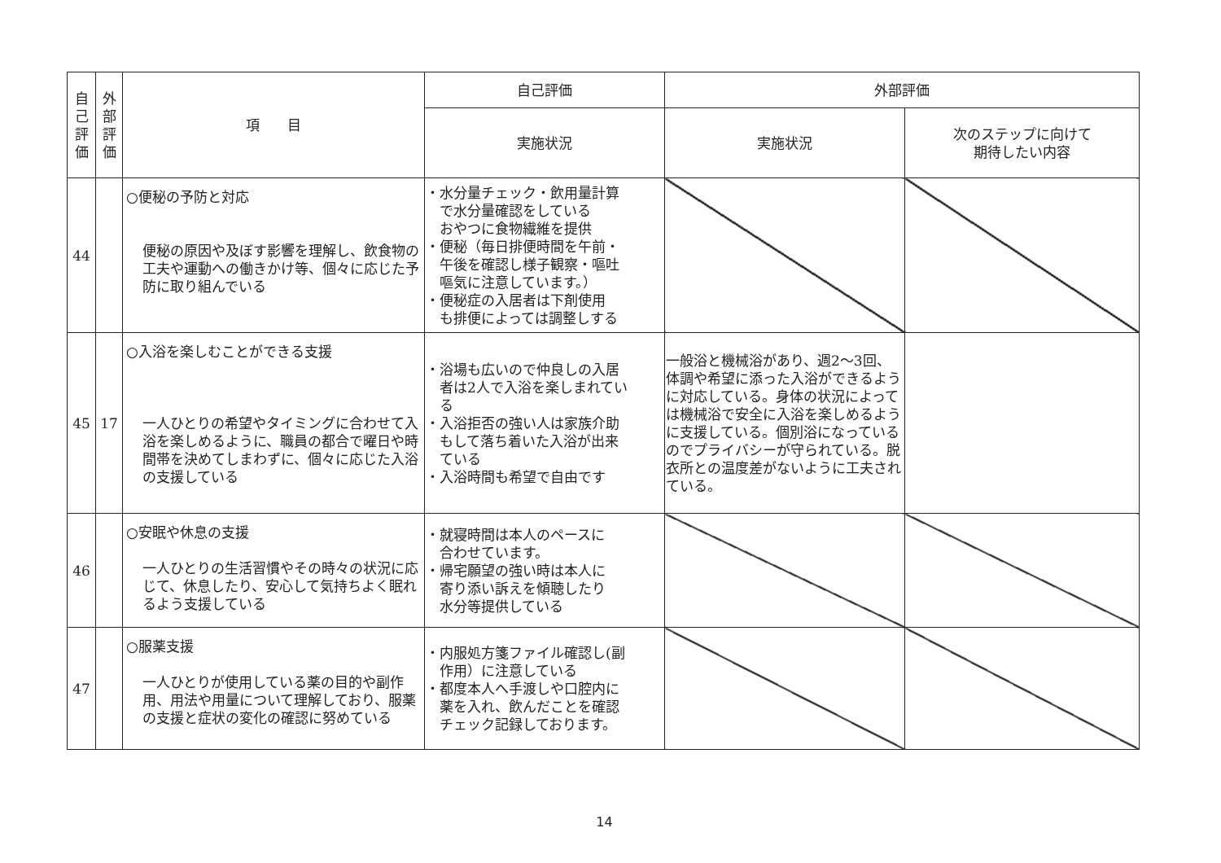| 自 己 評 価 | 外 部 評 価 | 項 目 | 自己評価 | 外部評価 | |
| --- | --- | --- | --- | --- | --- |
| | | | 実施状況 | 実施状況 | 次のステップに向けて 期待したい内容 |
| 44 | | ○便秘の予防と対応 便秘の原因や及ぼす影響を理解し、飲食物の工夫や運動への働きかけ等、個々に応じた予防に取り組んでいる | ・水分量チェック・飲用量計算 で水分量確認をしている おやつに食物繊維を提供 ・便秘（毎日排便時間を午前・ 午後を確認し様子観察・嘔吐 嘔気に注意しています。） ・便秘症の入居者は下剤使用 も排便によっては調整しする | | |
| 45 | 17 | ○入浴を楽しむことができる支援 一人ひとりの希望やタイミングに合わせて入浴を楽しめるように、職員の都合で曜日や時間帯を決めてしまわずに、個々に応じた入浴の支援している | ・浴場も広いので仲良しの入居 者は2人で入浴を楽しまれてい る ・入浴拒否の強い人は家族介助 もして落ち着いた入浴が出来 ている ・入浴時間も希望で自由です | 一般浴と機械浴があり、週2～3回、体調や希望に添った入浴ができるように対応している。身体の状況によっては機械浴で安全に入浴を楽しめるように支援している。個別浴になっているのでプライバシーが守られている。脱衣所との温度差がないように工夫されている。 | |
| 46 | | ○安眠や休息の支援 一人ひとりの生活習慣やその時々の状況に応じて、休息したり、安心して気持ちよく眠れるよう支援している | ・就寝時間は本人のペースに 合わせています。 ・帰宅願望の強い時は本人に 寄り添い訴えを傾聴したり 水分等提供している | | |
| 47 | | ○服薬支援 一人ひとりが使用している薬の目的や副作用、用法や用量について理解しており、服薬の支援と症状の変化の確認に努めている | ・内服処方箋ファイル確認し(副 作用）に注意している ・都度本人へ手渡しや口腔内に 薬を入れ、飲んだことを確認 チェック記録しております。 | | |
14